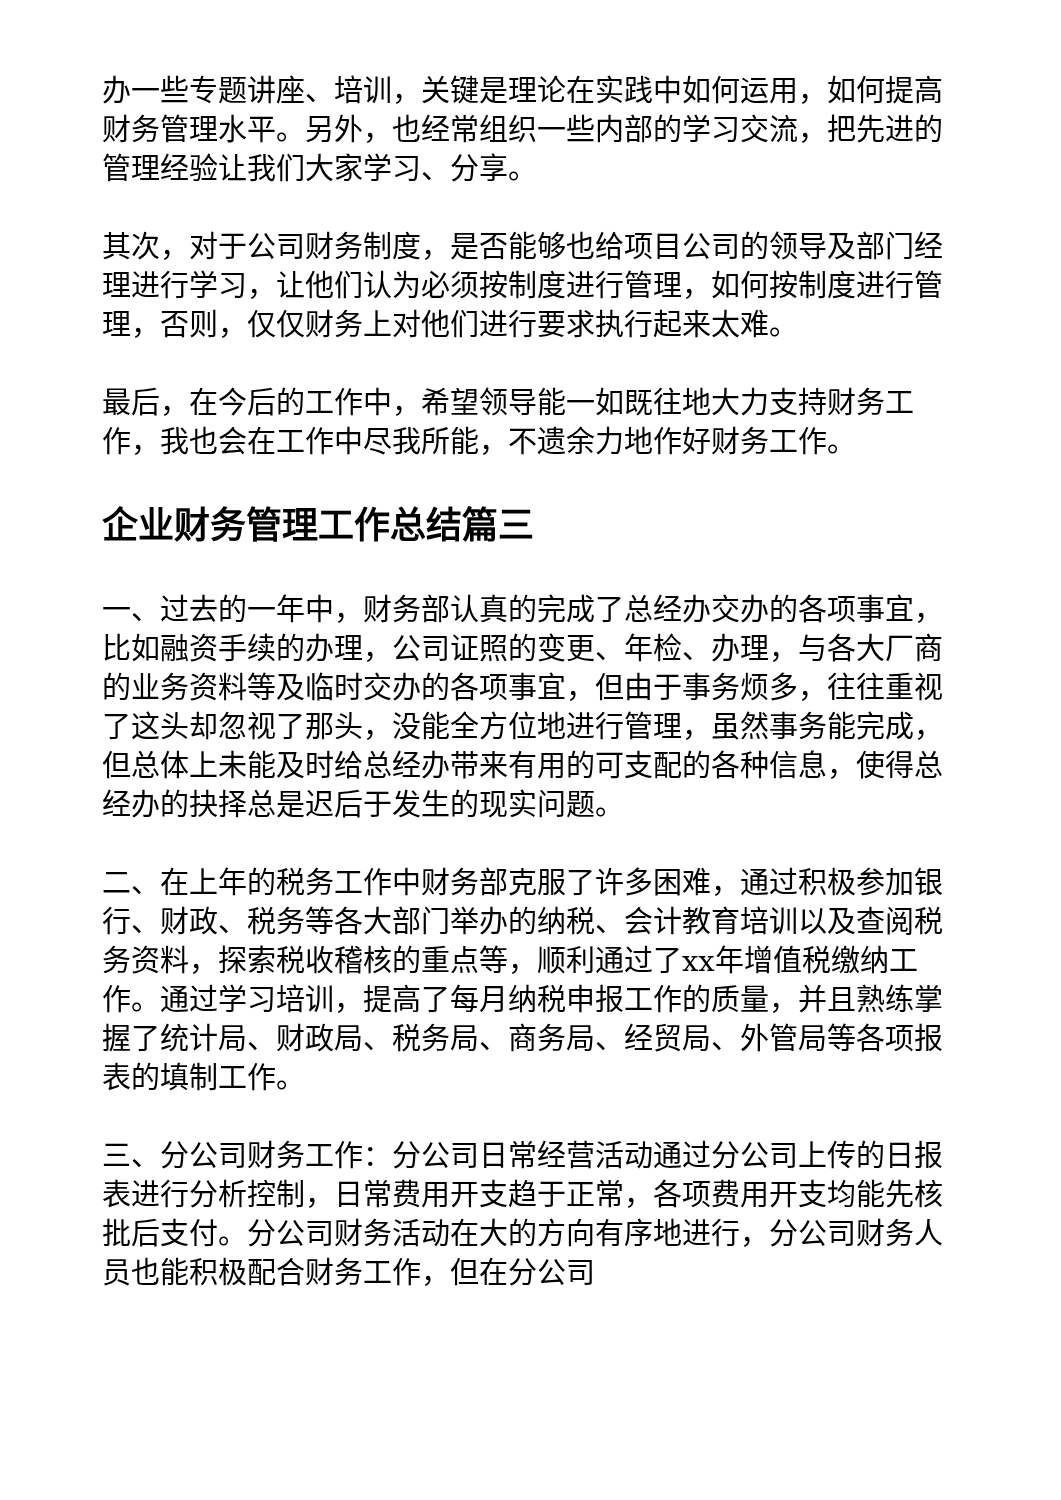办一些专题讲座、培训，关键是理论在实践中如何运用，如何提高财务管理水平。另外，也经常组织一些内部的学习交流，把先进的管理经验让我们大家学习、分享。
其次，对于公司财务制度，是否能够也给项目公司的领导及部门经理进行学习，让他们认为必须按制度进行管理，如何按制度进行管理，否则，仅仅财务上对他们进行要求执行起来太难。
最后，在今后的工作中，希望领导能一如既往地大力支持财务工作，我也会在工作中尽我所能，不遗余力地作好财务工作。
企业财务管理工作总结篇三
一、过去的一年中，财务部认真的完成了总经办交办的各项事宜，比如融资手续的办理，公司证照的变更、年检、办理，与各大厂商的业务资料等及临时交办的各项事宜，但由于事务烦多，往往重视了这头却忽视了那头，没能全方位地进行管理，虽然事务能完成，但总体上未能及时给总经办带来有用的可支配的各种信息，使得总经办的抉择总是迟后于发生的现实问题。
二、在上年的税务工作中财务部克服了许多困难，通过积极参加银行、财政、税务等各大部门举办的纳税、会计教育培训以及查阅税务资料，探索税收稽核的重点等，顺利通过了xx年增值税缴纳工作。通过学习培训，提高了每月纳税申报工作的质量，并且熟练掌握了统计局、财政局、税务局、商务局、经贸局、外管局等各项报表的填制工作。
三、分公司财务工作：分公司日常经营活动通过分公司上传的日报表进行分析控制，日常费用开支趋于正常，各项费用开支均能先核批后支付。分公司财务活动在大的方向有序地进行，分公司财务人员也能积极配合财务工作，但在分公司